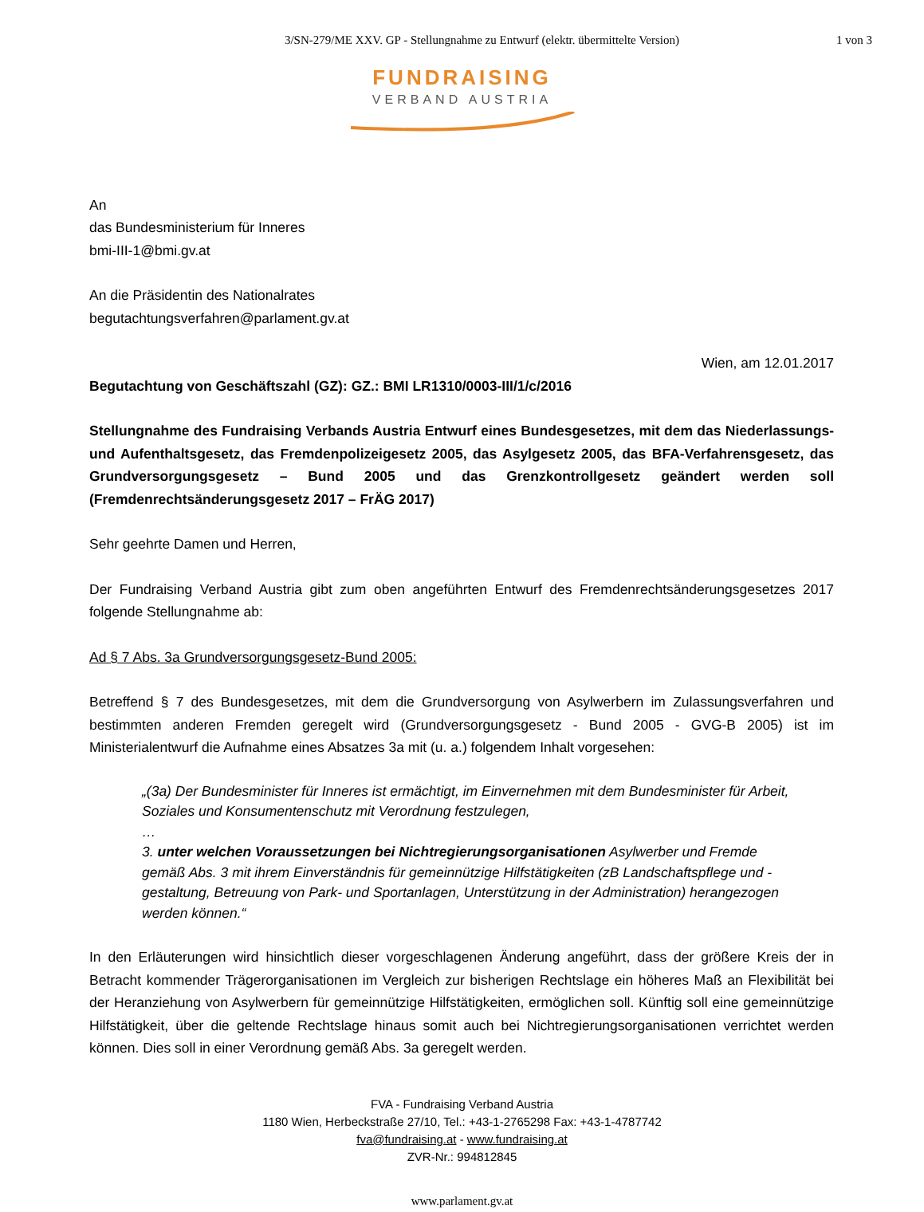3/SN-279/ME XXV. GP - Stellungnahme zu Entwurf (elektr. übermittelte Version)
1 von 3
FUNDRAISING
VERBAND AUSTRIA
An
das Bundesministerium für Inneres
bmi-III-1@bmi.gv.at
An die Präsidentin des Nationalrates
begutachtungsverfahren@parlament.gv.at
Wien, am 12.01.2017
Begutachtung von Geschäftszahl (GZ): GZ.: BMI LR1310/0003-III/1/c/2016
Stellungnahme des Fundraising Verbands Austria Entwurf eines Bundesgesetzes, mit dem das Niederlassungs- und Aufenthaltsgesetz, das Fremdenpolizeigesetz 2005, das Asylgesetz 2005, das BFA-Verfahrensgesetz, das Grundversorgungsgesetz – Bund 2005 und das Grenzkontrollgesetz geändert werden soll (Fremdenrechtsänderungsgesetz 2017 – FrÄG 2017)
Sehr geehrte Damen und Herren,
Der Fundraising Verband Austria gibt zum oben angeführten Entwurf des Fremdenrechtsänderungsgesetzes 2017 folgende Stellungnahme ab:
Ad § 7 Abs. 3a Grundversorgungsgesetz-Bund 2005:
Betreffend § 7 des Bundesgesetzes, mit dem die Grundversorgung von Asylwerbern im Zulassungsverfahren und bestimmten anderen Fremden geregelt wird (Grundversorgungsgesetz - Bund 2005 - GVG-B 2005) ist im Ministerialentwurf die Aufnahme eines Absatzes 3a mit (u. a.) folgendem Inhalt vorgesehen:
„(3a) Der Bundesminister für Inneres ist ermächtigt, im Einvernehmen mit dem Bundesminister für Arbeit, Soziales und Konsumentenschutz mit Verordnung festzulegen,
…
3. unter welchen Voraussetzungen bei Nichtregierungsorganisationen Asylwerber und Fremde gemäß Abs. 3 mit ihrem Einverständnis für gemeinnützige Hilfstätigkeiten (zB Landschaftspflege und -gestaltung, Betreuung von Park- und Sportanlagen, Unterstützung in der Administration) herangezogen werden können.“
In den Erläuterungen wird hinsichtlich dieser vorgeschlagenen Änderung angeführt, dass der größere Kreis der in Betracht kommender Trägerorganisationen im Vergleich zur bisherigen Rechtslage ein höheres Maß an Flexibilität bei der Heranziehung von Asylwerbern für gemeinnützige Hilfstätigkeiten, ermöglichen soll. Künftig soll eine gemeinnützige Hilfstätigkeit, über die geltende Rechtslage hinaus somit auch bei Nichtregierungsorganisationen verrichtet werden können. Dies soll in einer Verordnung gemäß Abs. 3a geregelt werden.
FVA - Fundraising Verband Austria
1180 Wien, Herbeckstraße 27/10, Tel.: +43-1-2765298 Fax: +43-1-4787742
fva@fundraising.at - www.fundraising.at
ZVR-Nr.: 994812845
www.parlament.gv.at